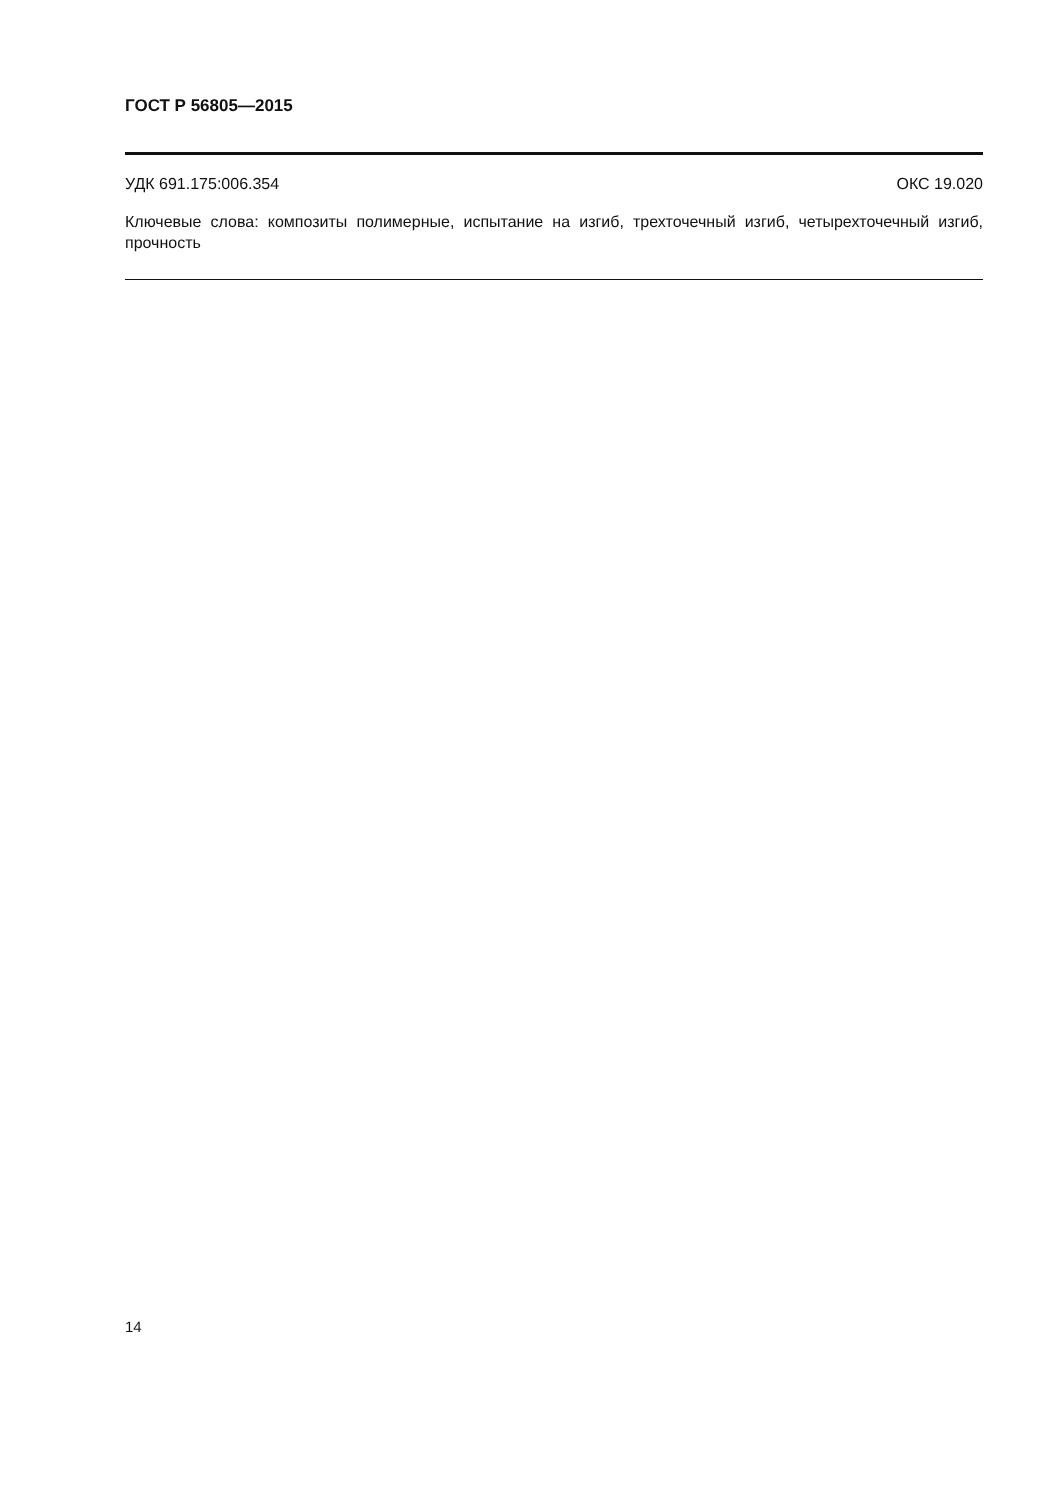ГОСТ Р 56805—2015
УДК 691.175:006.354 ОКС 19.020
Ключевые слова: композиты полимерные, испытание на изгиб, трехточечный изгиб, четырехточечный изгиб, прочность
14